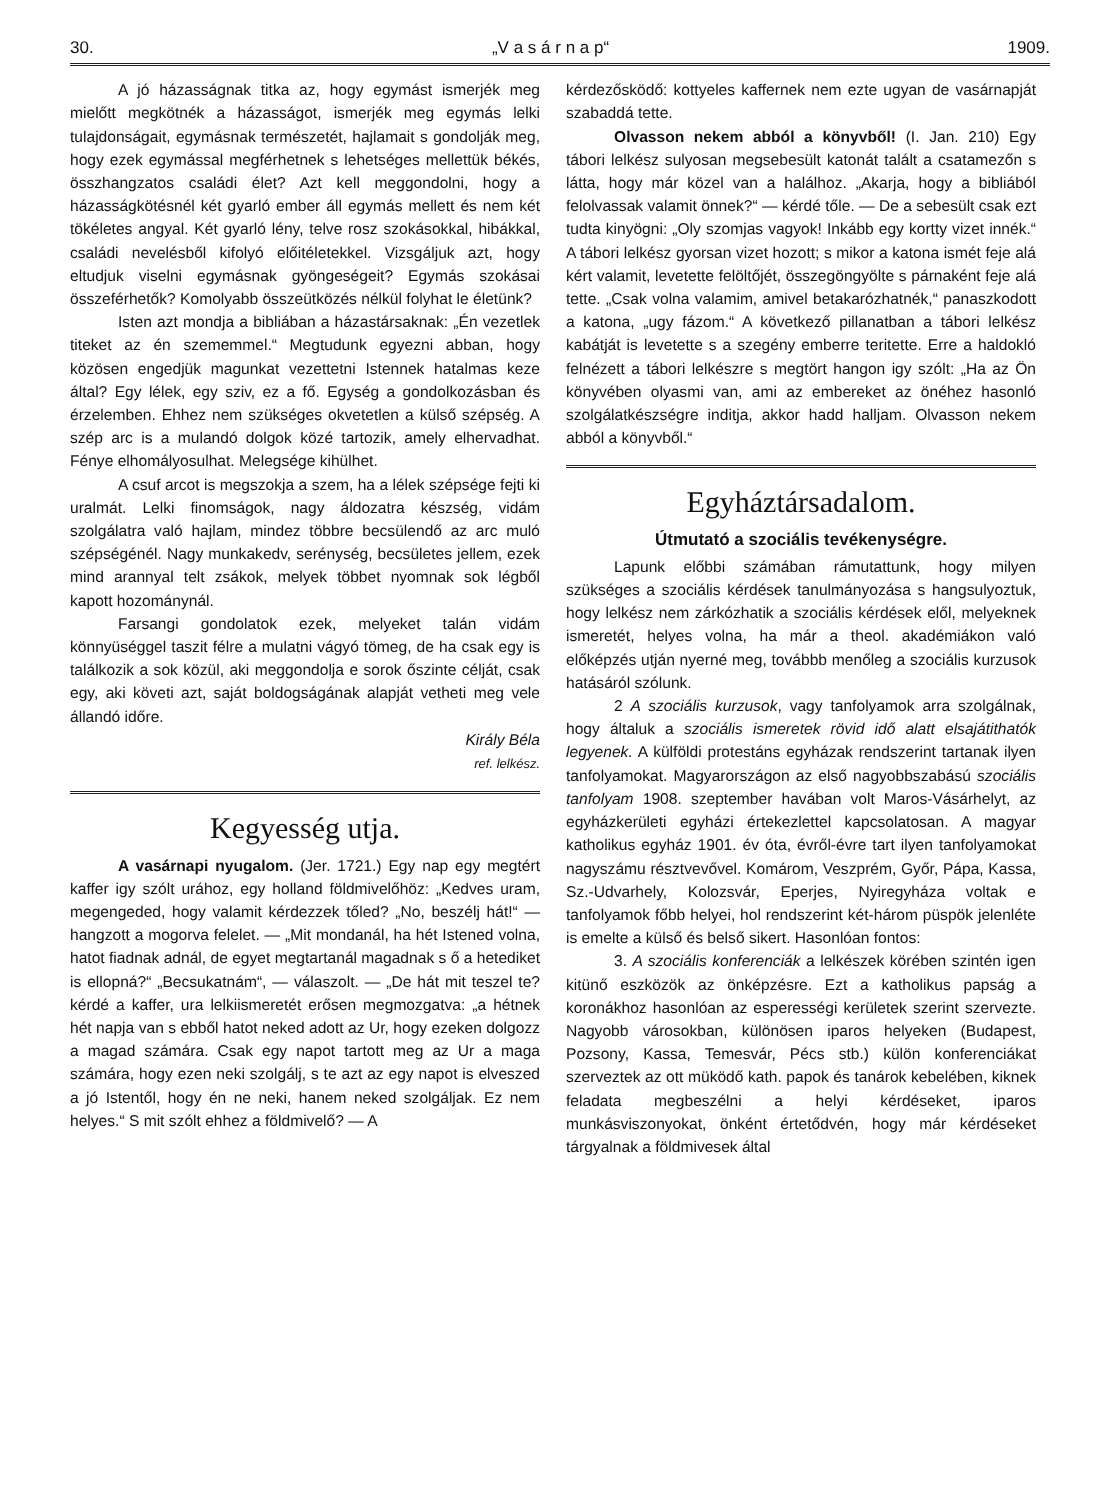30. „V a s á r n a p“1909.
A jó házasságnak titka az, hogy egymást ismerjék meg mielőtt megkötnék a házasságot, ismerjék meg egymás lelki tulajdonságait, egymásnak természetét, hajlamait s gondolják meg, hogy ezek egymással megférhetnek s lehetséges mellettük békés, összhangzatos családi élet? Azt kell meggondolni, hogy a házasságkötésnél két gyarló ember áll egymás mellett és nem két tökéletes angyal. Két gyarló lény, telve rosz szokásokkal, hibákkal, családi nevelésből kifolyó előitéletekkel. Vizsgáljuk azt, hogy eltudjuk viselni egymásnak gyöngeségeit? Egymás szokásai összeférhetők? Komolyabb összeütközés nélkül folyhat le életünk?
Isten azt mondja a bibliában a házastársaknak: „Én vezetlek titeket az én szememmel.“ Megtudunk egyezni abban, hogy közösen engedjük magunkat vezettetni Istennek hatalmas keze által? Egy lélek, egy sziv, ez a fő. Egység a gondolkozásban és érzelemben. Ehhez nem szükséges okvetetlen a külső szépség. A szép arc is a mulandó dolgok közé tartozik, amely elhervadhat. Fénye elhomályosulhat. Melegsége kihülhet.
A csuf arcot is megszokja a szem, ha a lélek szépsége fejti ki uralmát. Lelki finomságok, nagy áldozatra készség, vidám szolgálatra való hajlam, mindez többre becsülendő az arc muló szépségénél. Nagy munkakedv, serénység, becsületes jellem, ezek mind arannyal telt zsákok, melyek többet nyomnak sok légből kapott hozománynál.
Farsangi gondolatok ezek, melyeket talán vidám könnyüséggel taszit félre a mulatni vágyó tömeg, de ha csak egy is találkozik a sok közül, aki meggondolja e sorok őszinte célját, csak egy, aki követi azt, saját boldogságának alapját vetheti meg vele állandó időre.
Király Béla
ref. lelkész.
Kegyesség utja.
A vasárnapi nyugalom. (Jer. 1721.) Egy nap egy megtért kaffer igy szólt urához, egy holland földmivelőhöz: „Kedves uram, megengeded, hogy valamit kérdezzek tőled? „No, beszélj hát!“ — hangzott a mogorva felelet. — „Mit mondanál, ha hét Istened volna, hatot fiadnak adnál, de egyet megtartanál magadnak s ő a hetediket is ellopná?“ „Becsukatnám“, — válaszolt. — „De hát mit teszel te? kérdé a kaffer, ura lelkiismeretét erősen megmozgatva: „a hétnek hét napja van s ebből hatot neked adott az Ur, hogy ezeken dolgozz a magad számára. Csak egy napot tartott meg az Ur a maga számára, hogy ezen neki szolgálj, s te azt az egy napot is elveszed a jó Istentől, hogy én ne neki, hanem neked szolgáljak. Ez nem helyes.“ S mit szólt ehhez a földmivelő? — A
kérdezősködő: kottyeles kaffernek nem ezte ugyan de vasárnapját szabaddá tette.
Olvasson nekem abból a könyvből! (I. Jan. 210) Egy tábori lelkész sulyosan megsebesült katonát talált a csatamezőn s látta, hogy már közel van a halálhoz. „Akarja, hogy a bibliából felolvassak valamit önnek?“ — kérdé tőle. — De a sebesült csak ezt tudta kinyögni: „Oly szomjas vagyok! Inkább egy kortty vizet innék.“ A tábori lelkész gyorsan vizet hozott; s mikor a katona ismét feje alá kért valamit, levetette felöltőjét, összegöngyölte s párnaként feje alá tette. „Csak volna valamim, amivel betakarózhatnék,“ panaszkodott a katona, „ugy fázom.“ A következő pillanatban a tábori lelkész kabátját is levetette s a szegény emberre teritette. Erre a haldokló felnézett a tábori lelkészre s megtört hangon igy szólt: „Ha az Ön könyvében olyasmi van, ami az embereket az önéhez hasonló szolgálatkészségre inditja, akkor hadd halljam. Olvasson nekem abból a könyvből.“
Egyháztársadalom.
Útmutató a szociális tevékenységre.
Lapunk előbbi számában rámutattunk, hogy milyen szükséges a szociális kérdések tanulmányozása s hangsulyoztuk, hogy lelkész nem zárkózhatik a szociális kérdések elől, melyeknek ismeretét, helyes volna, ha már a theol. akadémiákon való előképzés utján nyerné meg, továbbb menőleg a szociális kurzusok hatásáról szólunk.
2 A szociális kurzusok, vagy tanfolyamok arra szolgálnak, hogy általuk a szociális ismeretek rövid idő alatt elsajátithatók legyenek. A külföldi protestáns egyházak rendszerint tartanak ilyen tanfolyamokat. Magyarországon az első nagyobbszabású szociális tanfolyam 1908. szeptember havában volt Maros-Vásárhelyt, az egyházkerületi egyházi értekezlettel kapcsolatosan. A magyar katholikus egyház 1901. év óta, évről-évre tart ilyen tanfolyamokat nagyszámu résztvevővel. Komárom, Veszprém, Győr, Pápa, Kassa, Sz.-Udvarhely, Kolozsvár, Eperjes, Nyiregyháza voltak e tanfolyamok főbb helyei, hol rendszerint két-három püspök jelenléte is emelte a külső és belső sikert. Hasonlóan fontos:
3. A szociális konferenciák a lelkészek körében szintén igen kitünő eszközök az önképzésre. Ezt a katholikus papság a koronákhoz hasonlóan az esperességi kerületek szerint szervezte. Nagyobb városokban, különösen iparos helyeken (Budapest, Pozsony, Kassa, Temesvár, Pécs stb.) külön konferenciákat szerveztek az ott müködő kath. papok és tanárok kebelében, kiknek feladata megbeszélni a helyi kérdéseket, iparos munkásviszonyokat, önként értetődvén, hogy már kérdéseket tárgyalnak a földmivesek által